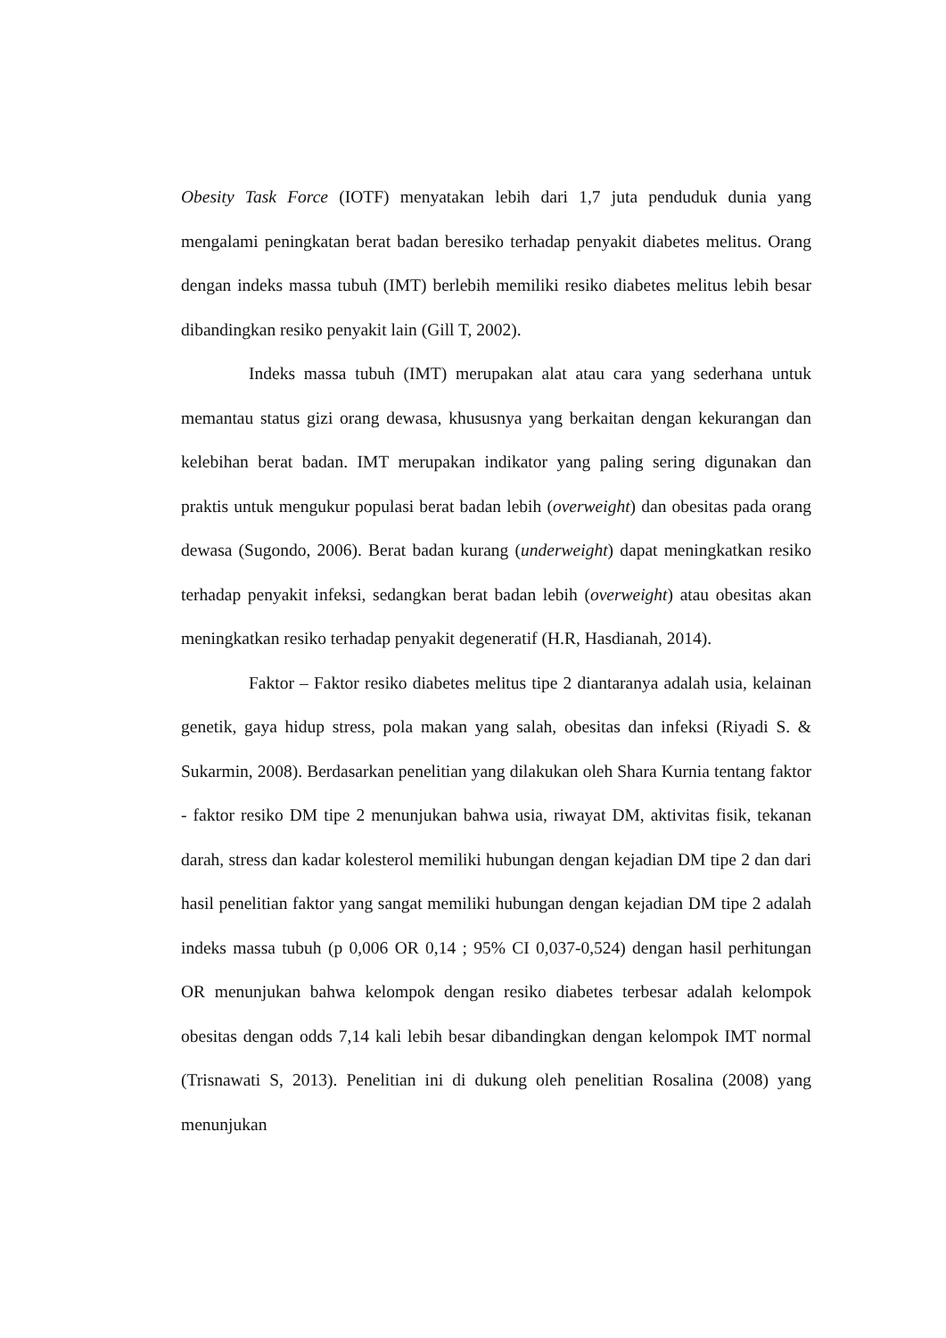Obesity Task Force (IOTF) menyatakan lebih dari 1,7 juta penduduk dunia yang mengalami peningkatan berat badan beresiko terhadap penyakit diabetes melitus. Orang dengan indeks massa tubuh (IMT) berlebih memiliki resiko diabetes melitus lebih besar dibandingkan resiko penyakit lain (Gill T, 2002).
Indeks massa tubuh (IMT) merupakan alat atau cara yang sederhana untuk memantau status gizi orang dewasa, khususnya yang berkaitan dengan kekurangan dan kelebihan berat badan. IMT merupakan indikator yang paling sering digunakan dan praktis untuk mengukur populasi berat badan lebih (overweight) dan obesitas pada orang dewasa (Sugondo, 2006). Berat badan kurang (underweight) dapat meningkatkan resiko terhadap penyakit infeksi, sedangkan berat badan lebih (overweight) atau obesitas akan meningkatkan resiko terhadap penyakit degeneratif (H.R, Hasdianah, 2014).
Faktor – Faktor resiko diabetes melitus tipe 2 diantaranya adalah usia, kelainan genetik, gaya hidup stress, pola makan yang salah, obesitas dan infeksi (Riyadi S. & Sukarmin, 2008). Berdasarkan penelitian yang dilakukan oleh Shara Kurnia tentang faktor - faktor resiko DM tipe 2 menunjukan bahwa usia, riwayat DM, aktivitas fisik, tekanan darah, stress dan kadar kolesterol memiliki hubungan dengan kejadian DM tipe 2 dan dari hasil penelitian faktor yang sangat memiliki hubungan dengan kejadian DM tipe 2 adalah indeks massa tubuh (p 0,006 OR 0,14 ; 95% CI 0,037-0,524) dengan hasil perhitungan OR menunjukan bahwa kelompok dengan resiko diabetes terbesar adalah kelompok obesitas dengan odds 7,14 kali lebih besar dibandingkan dengan kelompok IMT normal (Trisnawati S, 2013). Penelitian ini di dukung oleh penelitian Rosalina (2008) yang menunjukan